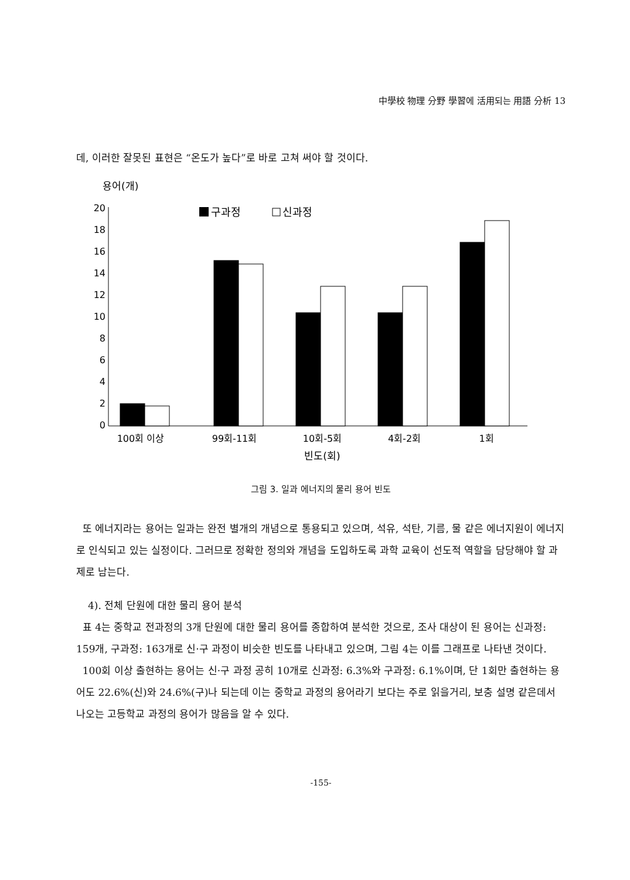中學校 物理 分野 學習에 活用되는 用語 分析 13
데, 이러한 잘못된 표현은 “온도가 높다”로 바로 고쳐 써야 할 것이다.
용어(개)
20
18
16
14
12
10
8
6
4
2
0
구과정
신과정
100회 이상
99회-11회
10회-5회
4회-2회
1회
빈도(회)
그림 3. 일과 에너지의 물리 용어 빈도
또 에너지라는 용어는 일과는 완전 별개의 개념으로 통용되고 있으며, 석유, 석탄, 기름, 물 같은 에너지원이 에너지로 인식되고 있는 실정이다. 그러므로 정확한 정의와 개념을 도입하도록 과학 교육이 선도적 역할을 담당해야 할 과제로 남는다.
4). 전체 단원에 대한 물리 용어 분석
표 4는 중학교 전과정의 3개 단원에 대한 물리 용어를 종합하여 분석한 것으로, 조사 대상이 된 용어는 신과정: 159개, 구과정: 163개로 신·구 과정이 비슷한 빈도를 나타내고 있으며, 그림 4는 이를 그래프로 나타낸 것이다.
100회 이상 출현하는 용어는 신·구 과정 공히 10개로 신과정: 6.3%와 구과정: 6.1%이며, 단 1회만 출현하는 용어도 22.6%(신)와 24.6%(구)나 되는데 이는 중학교 과정의 용어라기 보다는 주로 읽을거리, 보충 설명 같은데서 나오는 고등학교 과정의 용어가 많음을 알 수 있다.
-155-